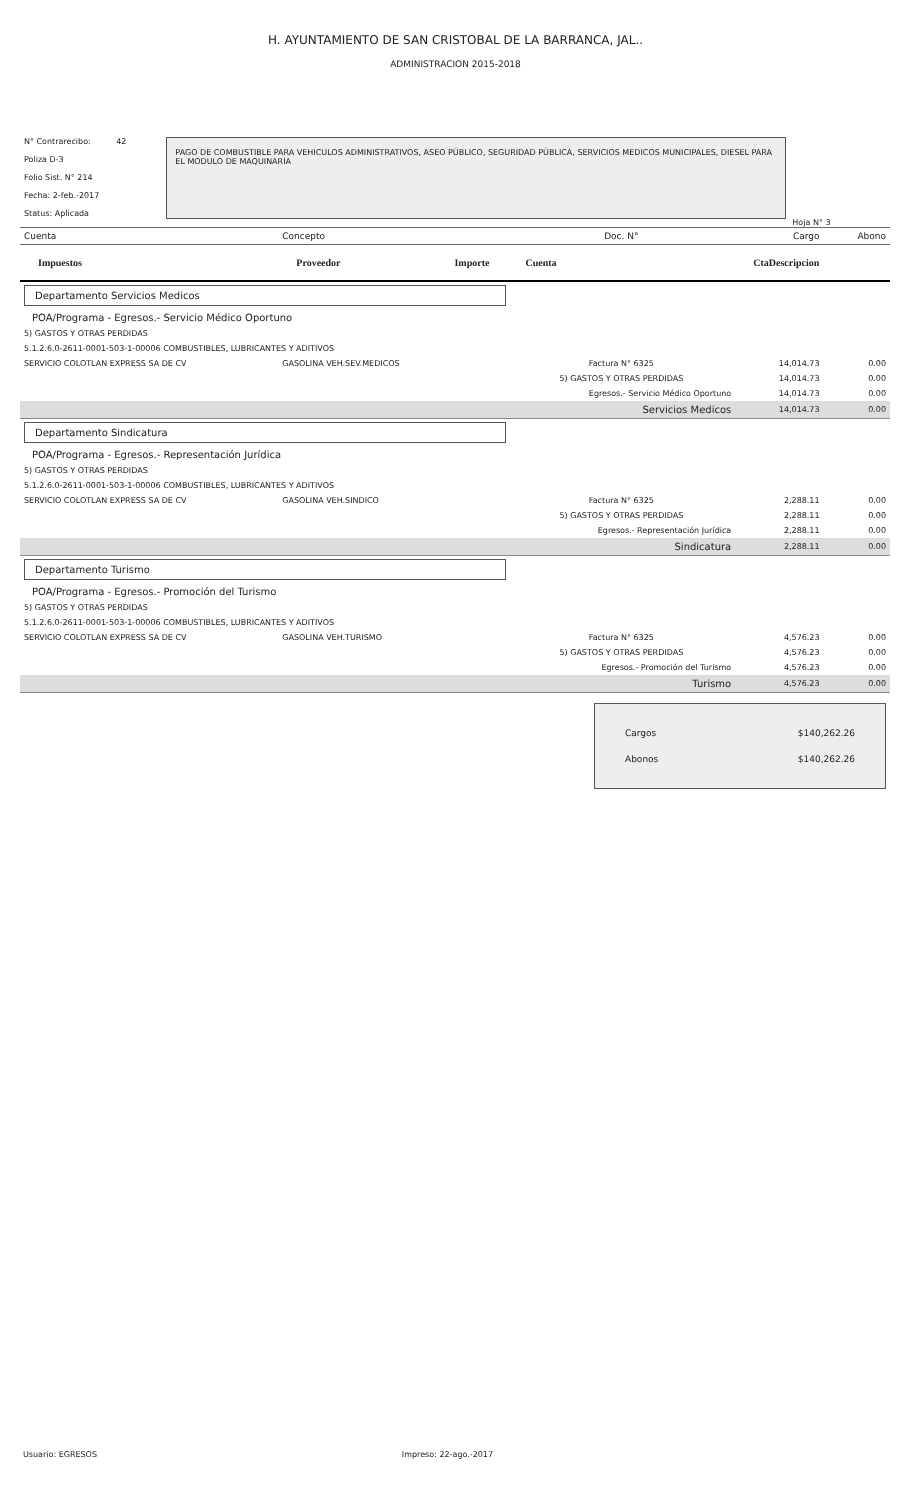H. AYUNTAMIENTO DE SAN CRISTOBAL DE LA BARRANCA, JAL..
ADMINISTRACION 2015-2018
N° Contrarecibo: 42
Poliza D-3
Folio Sist. N° 214
Fecha: 2-feb.-2017
Status: Aplicada
PAGO DE COMBUSTIBLE PARA VEHICULOS ADMINISTRATIVOS, ASEO PÚBLICO, SEGURIDAD PÚBLICA, SERVICIOS MEDICOS MUNICIPALES, DIESEL PARA EL MODULO DE MAQUINARIA
Hoja N° 3
| Cuenta | Concepto | | Doc. N° | Cargo | Abono |
| Impuestos | Proveedor | Importe | Cuenta | CtaDescripcion | |
| Departamento Servicios Medicos | | | | | |
| POA/Programa - Egresos.- Servicio Médico Oportuno | | | | | |
| 5) GASTOS Y OTRAS PERDIDAS | | | | | |
| 5.1.2.6.0-2611-0001-503-1-00006 COMBUSTIBLES, LUBRICANTES Y ADITIVOS | | | | | |
| SERVICIO COLOTLAN EXPRESS SA DE CV | GASOLINA VEH.SEV.MEDICOS | | Factura N° 6325 | 14,014.73 | 0.00 |
| | | | 5) GASTOS Y OTRAS PERDIDAS | 14,014.73 | 0.00 |
| | | | Egresos.- Servicio Médico Oportuno | 14,014.73 | 0.00 |
| Servicios Medicos | | | | 14,014.73 | 0.00 |
| Departamento Sindicatura | | | | | |
| POA/Programa - Egresos.- Representación Jurídica | | | | | |
| 5) GASTOS Y OTRAS PERDIDAS | | | | | |
| 5.1.2.6.0-2611-0001-503-1-00006 COMBUSTIBLES, LUBRICANTES Y ADITIVOS | | | | | |
| SERVICIO COLOTLAN EXPRESS SA DE CV | GASOLINA VEH.SINDICO | | Factura N° 6325 | 2,288.11 | 0.00 |
| | | | 5) GASTOS Y OTRAS PERDIDAS | 2,288.11 | 0.00 |
| | | | Egresos.- Representación Jurídica | 2,288.11 | 0.00 |
| Sindicatura | | | | 2,288.11 | 0.00 |
| Departamento Turismo | | | | | |
| POA/Programa - Egresos.- Promoción del Turismo | | | | | |
| 5) GASTOS Y OTRAS PERDIDAS | | | | | |
| 5.1.2.6.0-2611-0001-503-1-00006 COMBUSTIBLES, LUBRICANTES Y ADITIVOS | | | | | |
| SERVICIO COLOTLAN EXPRESS SA DE CV | GASOLINA VEH.TURISMO | | Factura N° 6325 | 4,576.23 | 0.00 |
| | | | 5) GASTOS Y OTRAS PERDIDAS | 4,576.23 | 0.00 |
| | | | Egresos.- Promoción del Turismo | 4,576.23 | 0.00 |
| Turismo | | | | 4,576.23 | 0.00 |
Cargos $140,262.26
Abonos $140,262.26
Usuario: EGRESOS Impreso: 22-ago.-2017